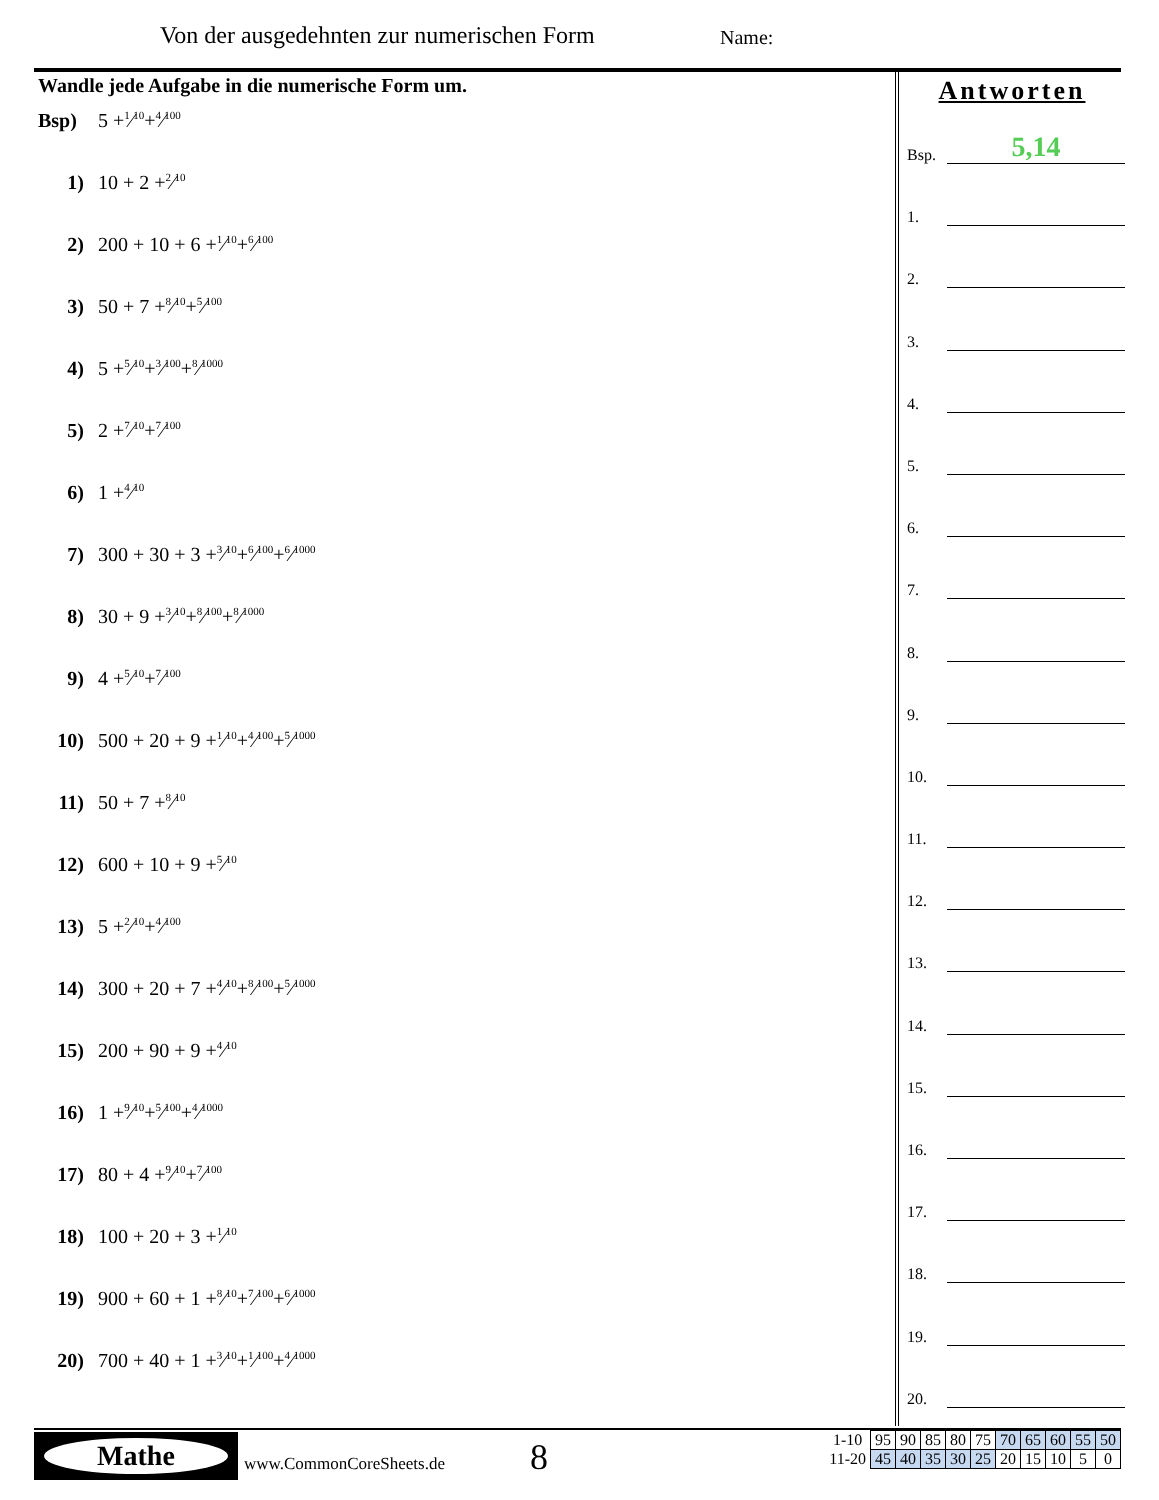Von der ausgedehnten zur numerischen Form
Name:
Wandle jede Aufgabe in die numerische Form um.
Bsp) 5 + 1⁄10 + 4⁄100
1) 10 + 2 + 2⁄10
2) 200 + 10 + 6 + 1⁄10 + 6⁄100
3) 50 + 7 + 8⁄10 + 5⁄100
4) 5 + 5⁄10 + 3⁄100 + 8⁄1000
5) 2 + 7⁄10 + 7⁄100
6) 1 + 4⁄10
7) 300 + 30 + 3 + 3⁄10 + 6⁄100 + 6⁄1000
8) 30 + 9 + 3⁄10 + 8⁄100 + 8⁄1000
9) 4 + 5⁄10 + 7⁄100
10) 500 + 20 + 9 + 1⁄10 + 4⁄100 + 5⁄1000
11) 50 + 7 + 8⁄10
12) 600 + 10 + 9 + 5⁄10
13) 5 + 2⁄10 + 4⁄100
14) 300 + 20 + 7 + 4⁄10 + 8⁄100 + 5⁄1000
15) 200 + 90 + 9 + 4⁄10
16) 1 + 9⁄10 + 5⁄100 + 4⁄1000
17) 80 + 4 + 9⁄10 + 7⁄100
18) 100 + 20 + 3 + 1⁄10
19) 900 + 60 + 1 + 8⁄10 + 7⁄100 + 6⁄1000
20) 700 + 40 + 1 + 3⁄10 + 1⁄100 + 4⁄1000
Antworten
Bsp.
5,14
1.
2.
3.
4.
5.
6.
7.
8.
9.
10.
11.
12.
13.
14.
15.
16.
17.
18.
19.
20.
Mathe
www.CommonCoreSheets.de 8
| 1-10 | 95 | 90 | 85 | 80 | 75 | 70 | 65 | 60 | 55 | 50 |
| 11-20 | 45 | 40 | 35 | 30 | 25 | 20 | 15 | 10 | 5 | 0 |